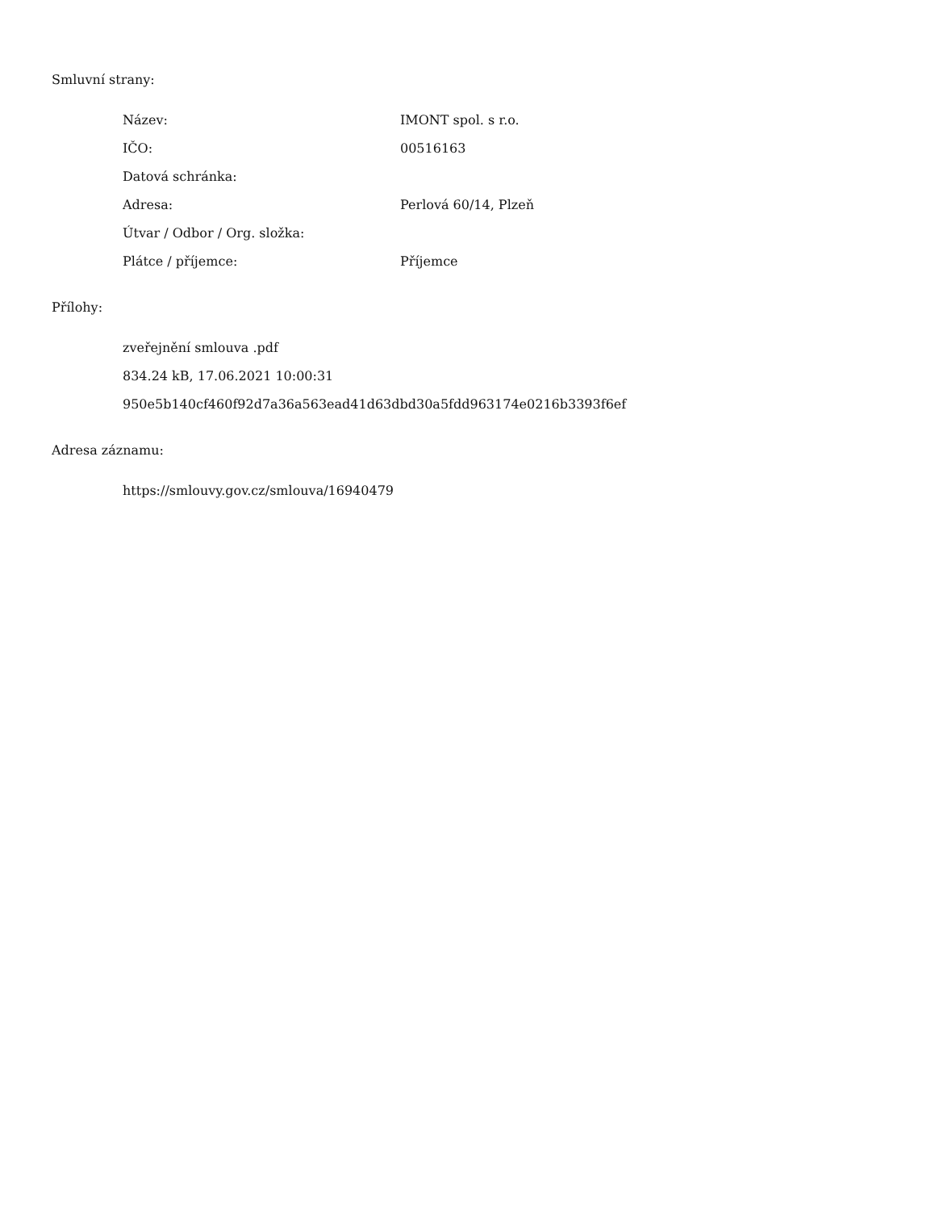Smluvní strany:
| Název: | IMONT spol. s r.o. |
| IČO: | 00516163 |
| Datová schránka: | |
| Adresa: | Perlová 60/14, Plzeň |
| Útvar / Odbor / Org. složka: | |
| Plátce / příjemce: | Příjemce |
Přílohy:
zveřejnění smlouva .pdf
834.24 kB, 17.06.2021 10:00:31
950e5b140cf460f92d7a36a563ead41d63dbd30a5fdd963174e0216b3393f6ef
Adresa záznamu:
https://smlouvy.gov.cz/smlouva/16940479